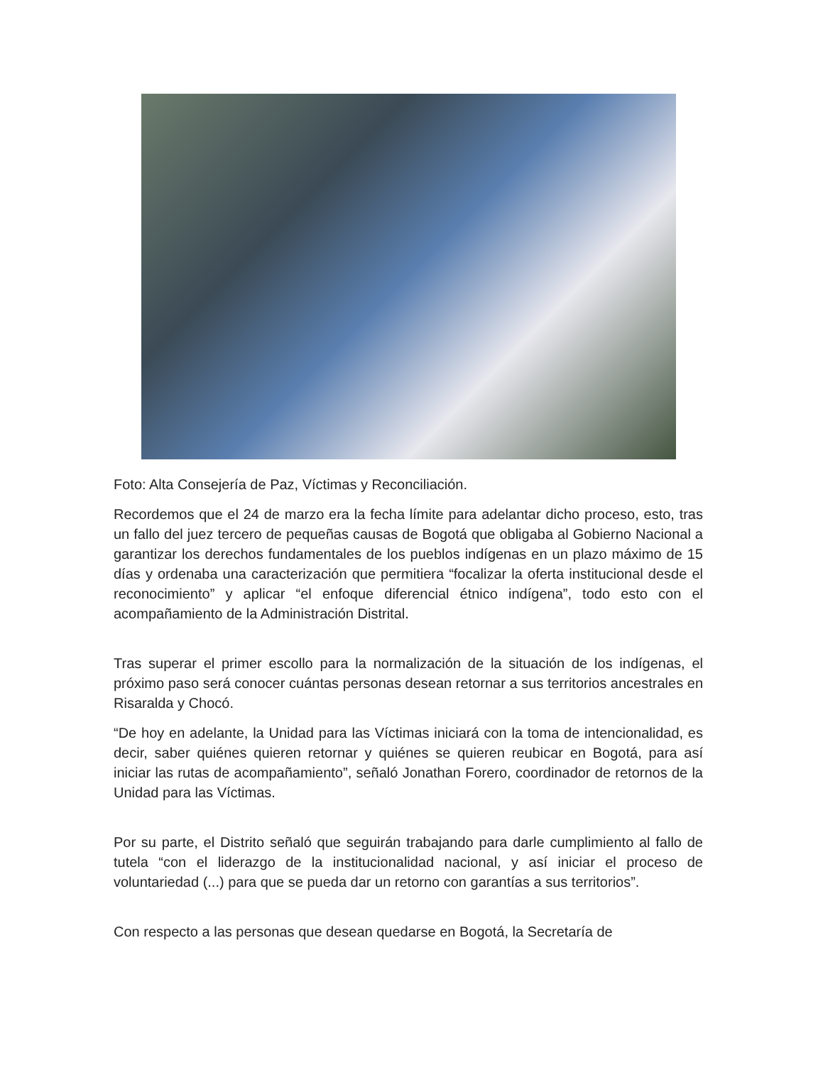Foto: Alta Consejería de Paz, Víctimas y Reconciliación.
Recordemos que el 24 de marzo era la fecha límite para adelantar dicho proceso, esto, tras un fallo del juez tercero de pequeñas causas de Bogotá que obligaba al Gobierno Nacional a garantizar los derechos fundamentales de los pueblos indígenas en un plazo máximo de 15 días y ordenaba una caracterización que permitiera “focalizar la oferta institucional desde el reconocimiento” y aplicar “el enfoque diferencial étnico indígena”, todo esto con el acompañamiento de la Administración Distrital.
Tras superar el primer escollo para la normalización de la situación de los indígenas, el próximo paso será conocer cuántas personas desean retornar a sus territorios ancestrales en Risaralda y Chocó.
“De hoy en adelante, la Unidad para las Víctimas iniciará con la toma de intencionalidad, es decir, saber quiénes quieren retornar y quiénes se quieren reubicar en Bogotá, para así iniciar las rutas de acompañamiento”, señaló Jonathan Forero, coordinador de retornos de la Unidad para las Víctimas.
Por su parte, el Distrito señaló que seguirán trabajando para darle cumplimiento al fallo de tutela “con el liderazgo de la institucionalidad nacional, y así iniciar el proceso de voluntariedad (...) para que se pueda dar un retorno con garantías a sus territorios”.
Con respecto a las personas que desean quedarse en Bogotá, la Secretaría de